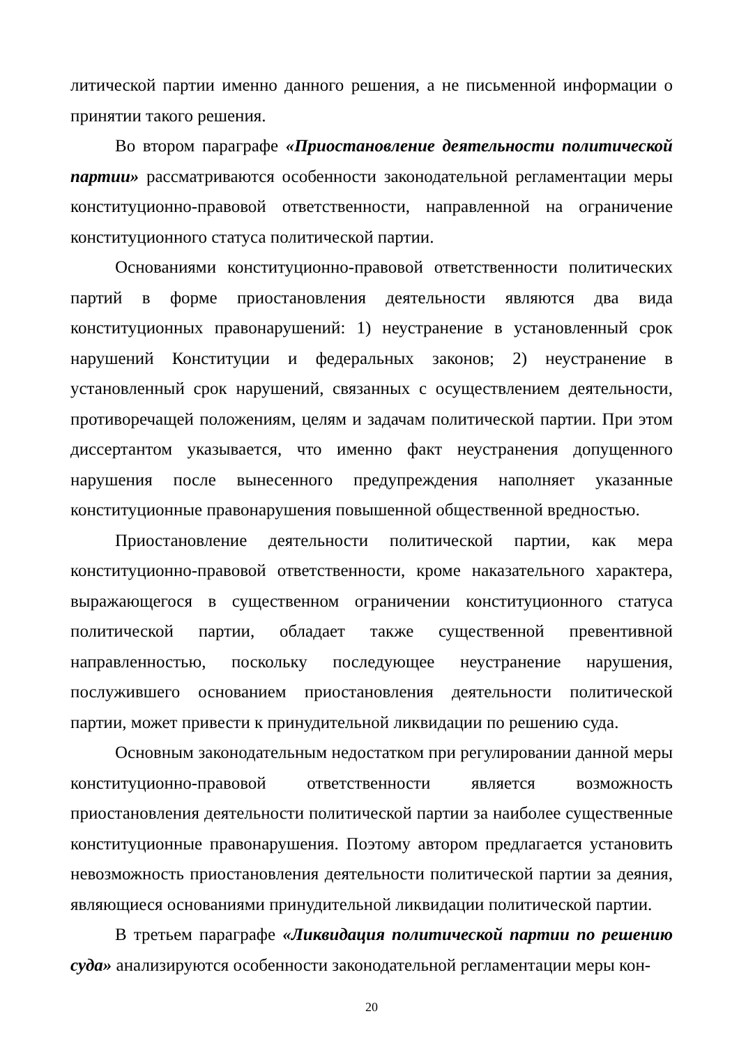литической партии именно данного решения, а не письменной информации о принятии такого решения.
Во втором параграфе «Приостановление деятельности политической партии» рассматриваются особенности законодательной регламентации меры конституционно-правовой ответственности, направленной на ограничение конституционного статуса политической партии.
Основаниями конституционно-правовой ответственности политических партий в форме приостановления деятельности являются два вида конституционных правонарушений: 1) неустранение в установленный срок нарушений Конституции и федеральных законов; 2) неустранение в установленный срок нарушений, связанных с осуществлением деятельности, противоречащей положениям, целям и задачам политической партии. При этом диссертантом указывается, что именно факт неустранения допущенного нарушения после вынесенного предупреждения наполняет указанные конституционные правонарушения повышенной общественной вредностью.
Приостановление деятельности политической партии, как мера конституционно-правовой ответственности, кроме наказательного характера, выражающегося в существенном ограничении конституционного статуса политической партии, обладает также существенной превентивной направленностью, поскольку последующее неустранение нарушения, послужившего основанием приостановления деятельности политической партии, может привести к принудительной ликвидации по решению суда.
Основным законодательным недостатком при регулировании данной меры конституционно-правовой ответственности является возможность приостановления деятельности политической партии за наиболее существенные конституционные правонарушения. Поэтому автором предлагается установить невозможность приостановления деятельности политической партии за деяния, являющиеся основаниями принудительной ликвидации политической партии.
В третьем параграфе «Ликвидация политической партии по решению суда» анализируются особенности законодательной регламентации меры кон-
20